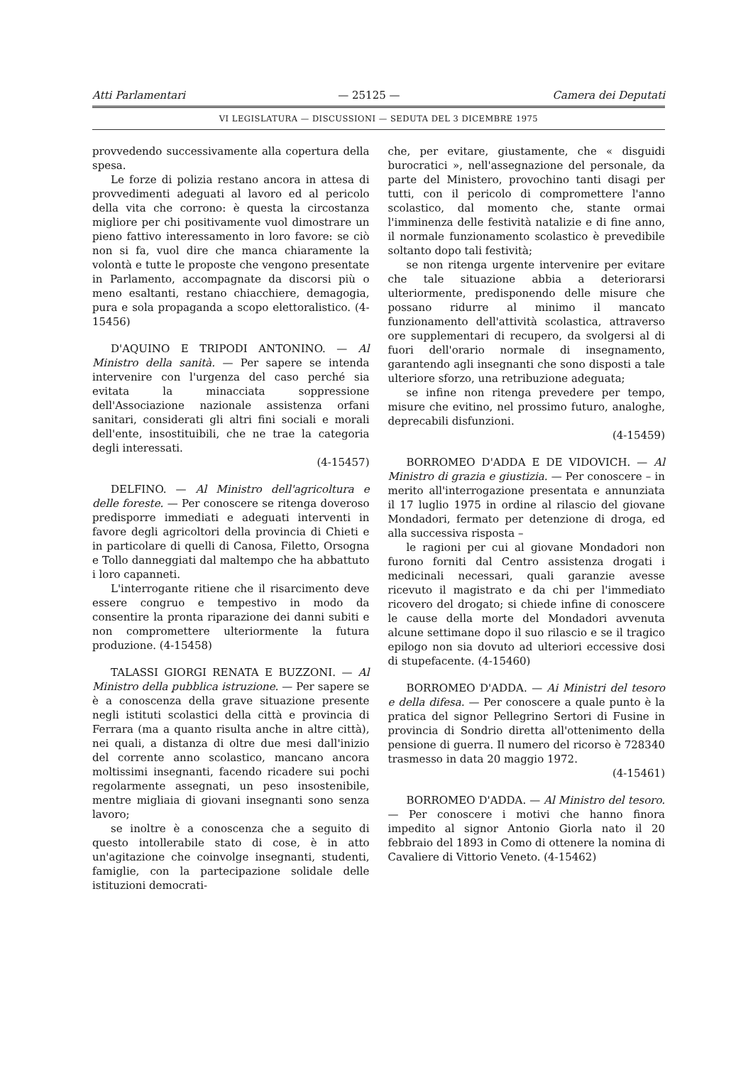Atti Parlamentari — 25125 — Camera dei Deputati
VI LEGISLATURA — DISCUSSIONI — SEDUTA DEL 3 DICEMBRE 1975
provvedendo successivamente alla copertura della spesa.
Le forze di polizia restano ancora in attesa di provvedimenti adeguati al lavoro ed al pericolo della vita che corrono: è questa la circostanza migliore per chi positivamente vuol dimostrare un pieno fattivo interessamento in loro favore: se ciò non si fa, vuol dire che manca chiaramente la volontà e tutte le proposte che vengono presentate in Parlamento, accompagnate da discorsi più o meno esaltanti, restano chiacchiere, demagogia, pura e sola propaganda a scopo elettoralistico. (4-15456)
D'AQUINO E TRIPODI ANTONINO. — Al Ministro della sanità. — Per sapere se intenda intervenire con l'urgenza del caso perché sia evitata la minacciata soppressione dell'Associazione nazionale assistenza orfani sanitari, considerati gli altri fini sociali e morali dell'ente, insostituibili, che ne trae la categoria degli interessati.
(4-15457)
DELFINO. — Al Ministro dell'agricoltura e delle foreste. — Per conoscere se ritenga doveroso predisporre immediati e adeguati interventi in favore degli agricoltori della provincia di Chieti e in particolare di quelli di Canosa, Filetto, Orsogna e Tollo danneggiati dal maltempo che ha abbattuto i loro capanneti.
L'interrogante ritiene che il risarcimento deve essere congruo e tempestivo in modo da consentire la pronta riparazione dei danni subiti e non compromettere ulteriormente la futura produzione. (4-15458)
TALASSI GIORGI RENATA E BUZZONI. — Al Ministro della pubblica istruzione. — Per sapere se è a conoscenza della grave situazione presente negli istituti scolastici della città e provincia di Ferrara (ma a quanto risulta anche in altre città), nei quali, a distanza di oltre due mesi dall'inizio del corrente anno scolastico, mancano ancora moltissimi insegnanti, facendo ricadere sui pochi regolarmente assegnati, un peso insostenibile, mentre migliaia di giovani insegnanti sono senza lavoro;
se inoltre è a conoscenza che a seguito di questo intollerabile stato di cose, è in atto un'agitazione che coinvolge insegnanti, studenti, famiglie, con la partecipazione solidale delle istituzioni democrati-
che, per evitare, giustamente, che « disguidi burocratici », nell'assegnazione del personale, da parte del Ministero, provochino tanti disagi per tutti, con il pericolo di compromettere l'anno scolastico, dal momento che, stante ormai l'imminenza delle festività natalizie e di fine anno, il normale funzionamento scolastico è prevedibile soltanto dopo tali festività;
se non ritenga urgente intervenire per evitare che tale situazione abbia a deteriorarsi ulteriormente, predisponendo delle misure che possano ridurre al minimo il mancato funzionamento dell'attività scolastica, attraverso ore supplementari di recupero, da svolgersi al di fuori dell'orario normale di insegnamento, garantendo agli insegnanti che sono disposti a tale ulteriore sforzo, una retribuzione adeguata;
se infine non ritenga prevedere per tempo, misure che evitino, nel prossimo futuro, analoghe, deprecabili disfunzioni.
(4-15459)
BORROMEO D'ADDA E DE VIDOVICH. — Al Ministro di grazia e giustizia. — Per conoscere – in merito all'interrogazione presentata e annunziata il 17 luglio 1975 in ordine al rilascio del giovane Mondadori, fermato per detenzione di droga, ed alla successiva risposta –
le ragioni per cui al giovane Mondadori non furono forniti dal Centro assistenza drogati i medicinali necessari, quali garanzie avesse ricevuto il magistrato e da chi per l'immediato ricovero del drogato; si chiede infine di conoscere le cause della morte del Mondadori avvenuta alcune settimane dopo il suo rilascio e se il tragico epilogo non sia dovuto ad ulteriori eccessive dosi di stupefacente. (4-15460)
BORROMEO D'ADDA. — Ai Ministri del tesoro e della difesa. — Per conoscere a quale punto è la pratica del signor Pellegrino Sertori di Fusine in provincia di Sondrio diretta all'ottenimento della pensione di guerra. Il numero del ricorso è 728340 trasmesso in data 20 maggio 1972.
(4-15461)
BORROMEO D'ADDA. — Al Ministro del tesoro. — Per conoscere i motivi che hanno finora impedito al signor Antonio Giorla nato il 20 febbraio del 1893 in Como di ottenere la nomina di Cavaliere di Vittorio Veneto. (4-15462)